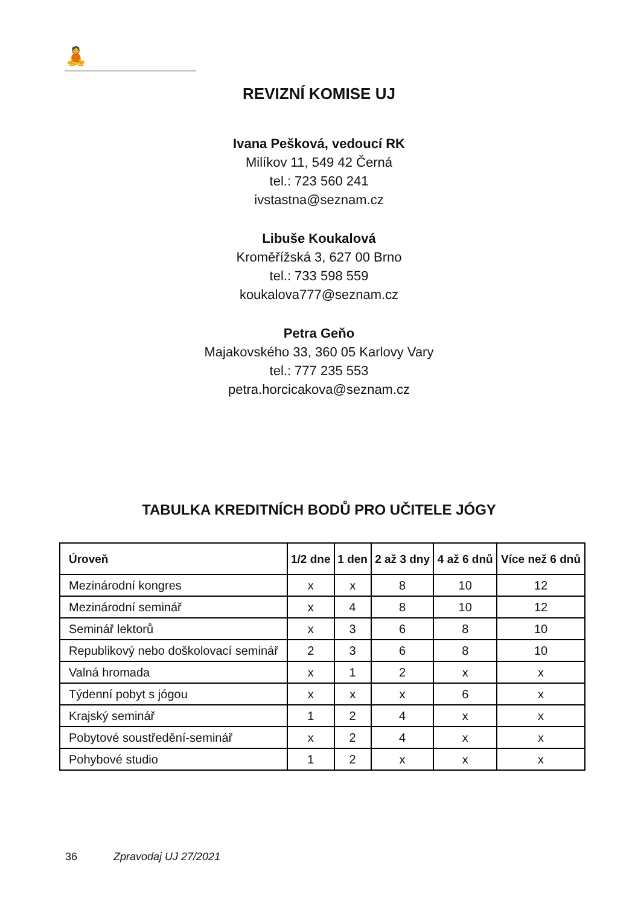🧘
REVIZNÍ KOMISE UJ
Ivana Pešková, vedoucí RK
Milíkov 11, 549 42 Černá
tel.: 723 560 241
ivstastna@seznam.cz
Libuše Koukalová
Kroměřížská 3, 627 00 Brno
tel.: 733 598 559
koukalova777@seznam.cz
Petra Geňo
Majakovského 33, 360 05 Karlovy Vary
tel.: 777 235 553
petra.horcicakova@seznam.cz
TABULKA KREDITNÍCH BODŮ PRO UČITELE JÓGY
| Úroveň | 1/2 dne | 1 den | 2 až 3 dny | 4 až 6 dnů | Více než 6 dnů |
| --- | --- | --- | --- | --- | --- |
| Mezinárodní kongres | x | x | 8 | 10 | 12 |
| Mezinárodní seminář | x | 4 | 8 | 10 | 12 |
| Seminář lektorů | x | 3 | 6 | 8 | 10 |
| Republikový nebo doškolovací seminář | 2 | 3 | 6 | 8 | 10 |
| Valná hromada | x | 1 | 2 | x | x |
| Týdenní pobyt s jógou | x | x | x | 6 | x |
| Krajský seminář | 1 | 2 | 4 | x | x |
| Pobytové soustředění-seminář | x | 2 | 4 | x | x |
| Pohybové studio | 1 | 2 | x | x | x |
36 Zpravodaj UJ 27/2021